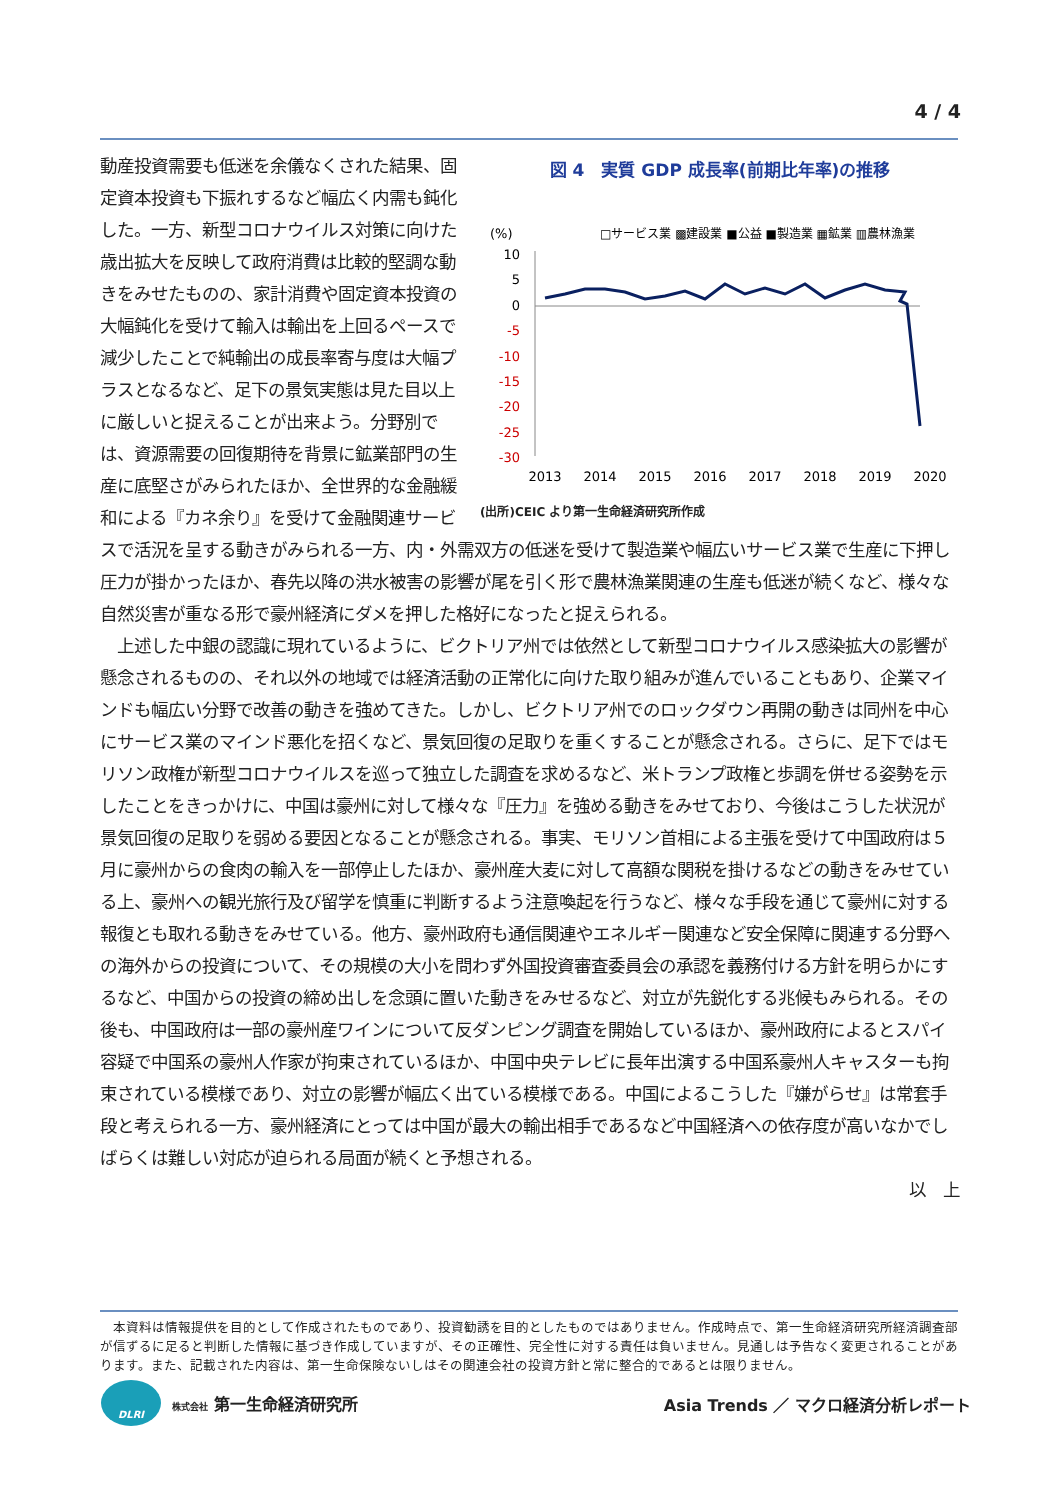4 / 4
図 4　実質 GDP 成長率(前期比年率)の推移
(%)
□サービス業 ▩建設業 ■公益 ■製造業 ▦鉱業 ▥農林漁業
10
5
0
-5
-10
-15
-20
-25
-30
2013
2014
2015
2016
2017
2018
2019
2020
(出所)CEIC より第一生命経済研究所作成
動産投資需要も低迷を余儀なくされた結果、固定資本投資も下振れするなど幅広く内需も鈍化した。一方、新型コロナウイルス対策に向けた歳出拡大を反映して政府消費は比較的堅調な動きをみせたものの、家計消費や固定資本投資の大幅鈍化を受けて輸入は輸出を上回るペースで減少したことで純輸出の成長率寄与度は大幅プラスとなるなど、足下の景気実態は見た目以上に厳しいと捉えることが出来よう。分野別では、資源需要の回復期待を背景に鉱業部門の生産に底堅さがみられたほか、全世界的な金融緩和による『カネ余り』を受けて金融関連サービスで活況を呈する動きがみられる一方、内・外需双方の低迷を受けて製造業や幅広いサービス業で生産に下押し圧力が掛かったほか、春先以降の洪水被害の影響が尾を引く形で農林漁業関連の生産も低迷が続くなど、様々な自然災害が重なる形で豪州経済にダメを押した格好になったと捉えられる。
　上述した中銀の認識に現れているように、ビクトリア州では依然として新型コロナウイルス感染拡大の影響が懸念されるものの、それ以外の地域では経済活動の正常化に向けた取り組みが進んでいることもあり、企業マインドも幅広い分野で改善の動きを強めてきた。しかし、ビクトリア州でのロックダウン再開の動きは同州を中心にサービス業のマインド悪化を招くなど、景気回復の足取りを重くすることが懸念される。さらに、足下ではモリソン政権が新型コロナウイルスを巡って独立した調査を求めるなど、米トランプ政権と歩調を併せる姿勢を示したことをきっかけに、中国は豪州に対して様々な『圧力』を強める動きをみせており、今後はこうした状況が景気回復の足取りを弱める要因となることが懸念される。事実、モリソン首相による主張を受けて中国政府は５月に豪州からの食肉の輸入を一部停止したほか、豪州産大麦に対して高額な関税を掛けるなどの動きをみせている上、豪州への観光旅行及び留学を慎重に判断するよう注意喚起を行うなど、様々な手段を通じて豪州に対する報復とも取れる動きをみせている。他方、豪州政府も通信関連やエネルギー関連など安全保障に関連する分野への海外からの投資について、その規模の大小を問わず外国投資審査委員会の承認を義務付ける方針を明らかにするなど、中国からの投資の締め出しを念頭に置いた動きをみせるなど、対立が先鋭化する兆候もみられる。その後も、中国政府は一部の豪州産ワインについて反ダンピング調査を開始しているほか、豪州政府によるとスパイ容疑で中国系の豪州人作家が拘束されているほか、中国中央テレビに長年出演する中国系豪州人キャスターも拘束されている模様であり、対立の影響が幅広く出ている模様である。中国によるこうした『嫌がらせ』は常套手段と考えられる一方、豪州経済にとっては中国が最大の輸出相手であるなど中国経済への依存度が高いなかでしばらくは難しい対応が迫られる局面が続くと予想される。
以　上
　本資料は情報提供を目的として作成されたものであり、投資勧誘を目的としたものではありません。作成時点で、第一生命経済研究所経済調査部が信ずるに足ると判断した情報に基づき作成していますが、その正確性、完全性に対する責任は負いません。見通しは予告なく変更されることがあります。また、記載された内容は、第一生命保険ないしはその関連会社の投資方針と常に整合的であるとは限りません。
DLRI
株式会社 第一生命経済研究所
Asia Trends ／ マクロ経済分析レポート